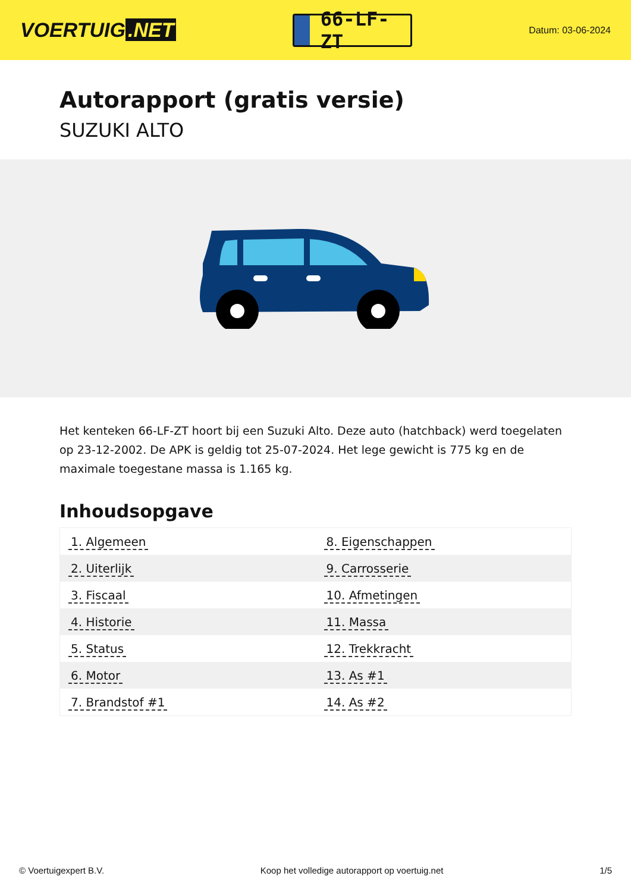VOERTUIG.NET
66-LF-ZT
Datum: 03-06-2024
Autorapport (gratis versie)
SUZUKI ALTO
Het kenteken 66-LF-ZT hoort bij een Suzuki Alto. Deze auto (hatchback) werd toegelaten op 23-12-2002. De APK is geldig tot 25-07-2024. Het lege gewicht is 775 kg en de maximale toegestane massa is 1.165 kg.
Inhoudsopgave
| 1. Algemeen | 8. Eigenschappen |
| 2. Uiterlijk | 9. Carrosserie |
| 3. Fiscaal | 10. Afmetingen |
| 4. Historie | 11. Massa |
| 5. Status | 12. Trekkracht |
| 6. Motor | 13. As #1 |
| 7. Brandstof #1 | 14. As #2 |
© Voertuigexpert B.V. Koop het volledige autorapport op voertuig.net
1/5